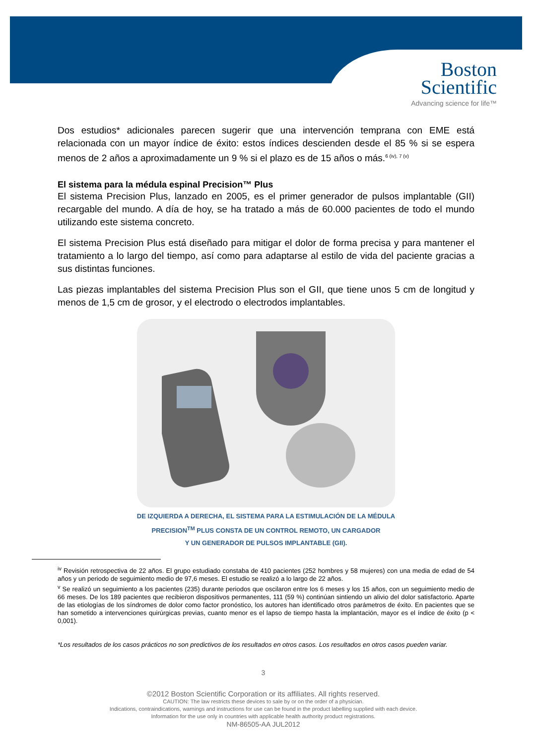Boston
Scientific
Advancing science for life™
Dos estudios* adicionales parecen sugerir que una intervención temprana con EME está relacionada con un mayor índice de éxito: estos índices descienden desde el 85 % si se espera menos de 2 años a aproximadamente un 9 % si el plazo es de 15 años o más.<sup>6 (iv), 7 (v)</sup>
El sistema para la médula espinal Precision™ Plus
El sistema Precision Plus, lanzado en 2005, es el primer generador de pulsos implantable (GII) recargable del mundo. A día de hoy, se ha tratado a más de 60.000 pacientes de todo el mundo utilizando este sistema concreto.
El sistema Precision Plus está diseñado para mitigar el dolor de forma precisa y para mantener el tratamiento a lo largo del tiempo, así como para adaptarse al estilo de vida del paciente gracias a sus distintas funciones.
Las piezas implantables del sistema Precision Plus son el GII, que tiene unos 5 cm de longitud y menos de 1,5 cm de grosor, y el electrodo o electrodos implantables.
DE IZQUIERDA A DERECHA, EL SISTEMA PARA LA ESTIMULACIÓN DE LA MÉDULA
PRECISION<sup>TM</sup> PLUS CONSTA DE UN CONTROL REMOTO, UN CARGADOR
Y UN GENERADOR DE PULSOS IMPLANTABLE (GII).
<sup>iv</sup> Revisión retrospectiva de 22 años. El grupo estudiado constaba de 410 pacientes (252 hombres y 58 mujeres) con una media de edad de 54 años y un periodo de seguimiento medio de 97,6 meses. El estudio se realizó a lo largo de 22 años.
<sup>v</sup> Se realizó un seguimiento a los pacientes (235) durante periodos que oscilaron entre los 6 meses y los 15 años, con un seguimiento medio de 66 meses. De los 189 pacientes que recibieron dispositivos permanentes, 111 (59 %) continúan sintiendo un alivio del dolor satisfactorio. Aparte de las etiologías de los síndromes de dolor como factor pronóstico, los autores han identificado otros parámetros de éxito. En pacientes que se han sometido a intervenciones quirúrgicas previas, cuanto menor es el lapso de tiempo hasta la implantación, mayor es el índice de éxito (p < 0,001).
*Los resultados de los casos prácticos no son predictivos de los resultados en otros casos. Los resultados en otros casos pueden variar.
3
©2012 Boston Scientific Corporation or its affiliates. All rights reserved.
CAUTION: The law restricts these devices to sale by or on the order of a physician.
Indications, contraindications, warnings and instructions for use can be found in the product labelling supplied with each device.
Information for the use only in countries with applicable health authority product registrations.
NM-86505-AA JUL2012